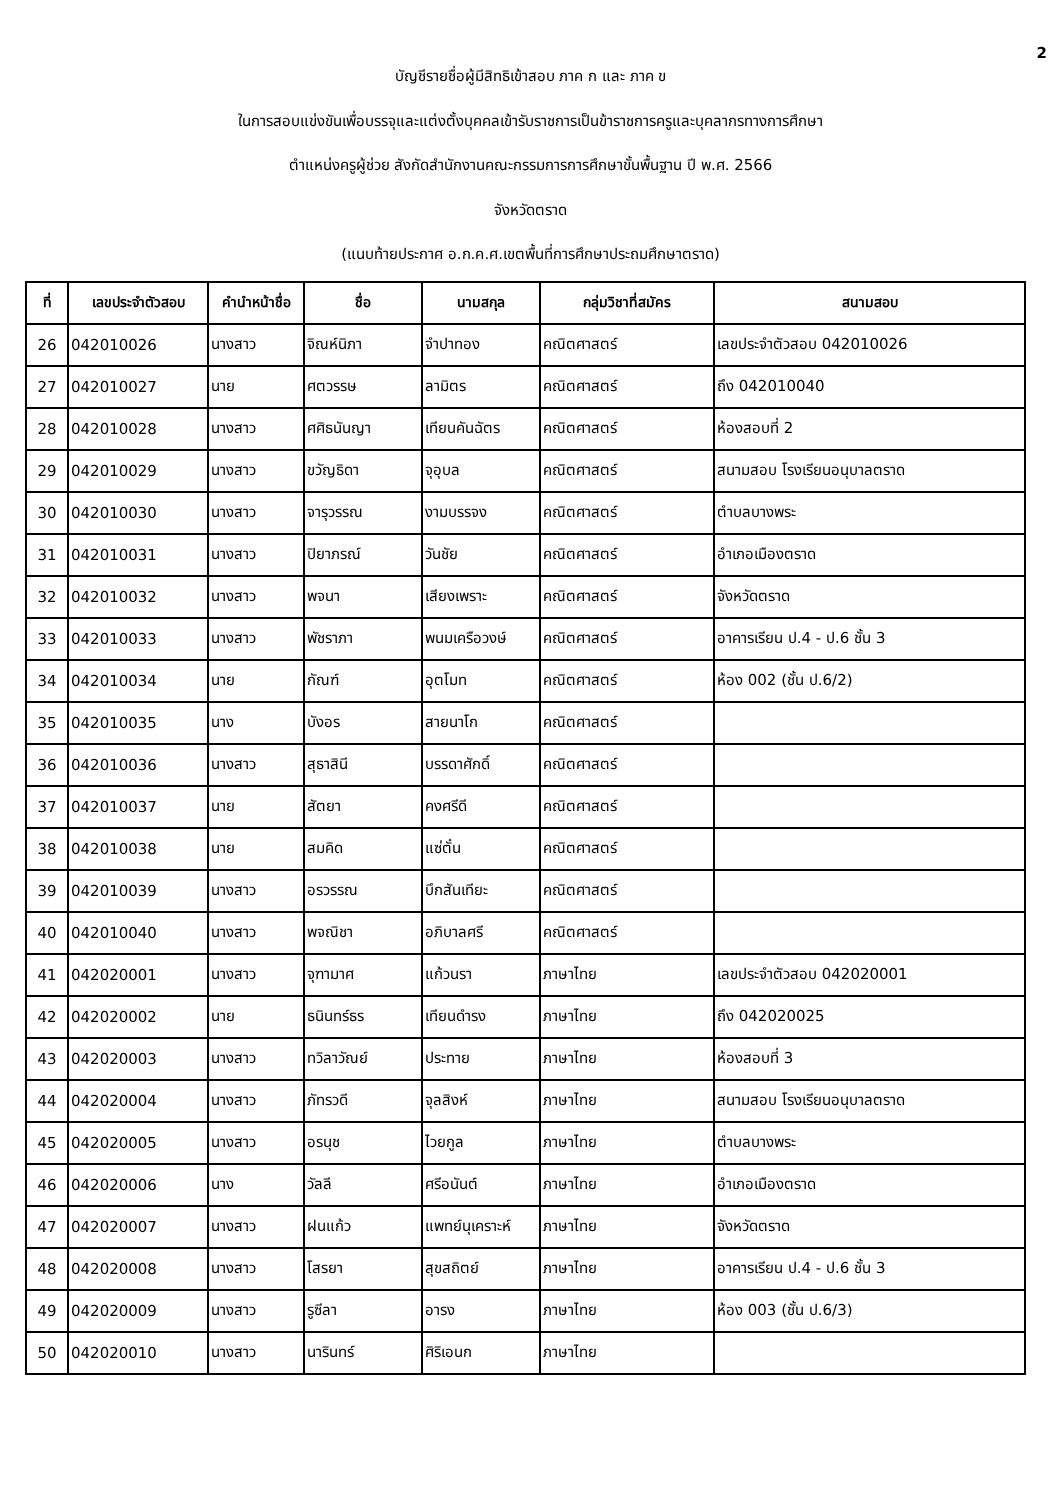2
บัญชีรายชื่อผู้มีสิทธิเข้าสอบ ภาค ก และ ภาค ข
ในการสอบแข่งขันเพื่อบรรจุและแต่งตั้งบุคคลเข้ารับราชการเป็นข้าราชการครูและบุคลากรทางการศึกษา
ตำแหน่งครูผู้ช่วย สังกัดสำนักงานคณะกรรมการการศึกษาขั้นพื้นฐาน ปี พ.ศ. 2566
จังหวัดตราด
(แนบท้ายประกาศ อ.ก.ค.ศ.เขตพื้นที่การศึกษาประถมศึกษาตราด)
| ที่ | เลขประจำตัวสอบ | คำนำหน้าชื่อ | ชื่อ | นามสกุล | กลุ่มวิชาที่สมัคร | สนามสอบ |
| --- | --- | --- | --- | --- | --- | --- |
| 26 | 042010026 | นางสาว | จิณห์นิภา | จำปาทอง | คณิตศาสตร์ | เลขประจำตัวสอบ 042010026 |
| 27 | 042010027 | นาย | ศตวรรษ | ลามิตร | คณิตศาสตร์ | ถึง 042010040 |
| 28 | 042010028 | นางสาว | ศศิธนันญา | เทียนคันฉัตร | คณิตศาสตร์ | ห้องสอบที่ 2 |
| 29 | 042010029 | นางสาว | ขวัญธิดา | จุอุบล | คณิตศาสตร์ | สนามสอบ โรงเรียนอนุบาลตราด |
| 30 | 042010030 | นางสาว | จารุวรรณ | งามบรรจง | คณิตศาสตร์ | ตำบลบางพระ |
| 31 | 042010031 | นางสาว | ปิยาภรณ์ | วันชัย | คณิตศาสตร์ | อำเภอเมืองตราด |
| 32 | 042010032 | นางสาว | พจนา | เสียงเพราะ | คณิตศาสตร์ | จังหวัดตราด |
| 33 | 042010033 | นางสาว | พัชราภา | พนมเครือวงษ์ | คณิตศาสตร์ | อาคารเรียน ป.4 - ป.6 ชั้น 3 |
| 34 | 042010034 | นาย | กัณฑ์ | อุตโมท | คณิตศาสตร์ | ห้อง 002 (ชั้น ป.6/2) |
| 35 | 042010035 | นาง | บังอร | สายนาโก | คณิตศาสตร์ | |
| 36 | 042010036 | นางสาว | สุธาสินี | บรรดาศักดิ์ | คณิตศาสตร์ | |
| 37 | 042010037 | นาย | สัตยา | คงศรีดี | คณิตศาสตร์ | |
| 38 | 042010038 | นาย | สมคิด | แซ่ตั๋น | คณิตศาสตร์ | |
| 39 | 042010039 | นางสาว | อรวรรณ | บึกสันเทียะ | คณิตศาสตร์ | |
| 40 | 042010040 | นางสาว | พจณิชา | อภิบาลศรี | คณิตศาสตร์ | |
| 41 | 042020001 | นางสาว | จุฑามาศ | แก้วนรา | ภาษาไทย | เลขประจำตัวสอบ 042020001 |
| 42 | 042020002 | นาย | ธนินทร์ธร | เทียนดำรง | ภาษาไทย | ถึง 042020025 |
| 43 | 042020003 | นางสาว | ทวิลาวัณย์ | ประทาย | ภาษาไทย | ห้องสอบที่ 3 |
| 44 | 042020004 | นางสาว | ภัทรวดี | จุลสิงห์ | ภาษาไทย | สนามสอบ โรงเรียนอนุบาลตราด |
| 45 | 042020005 | นางสาว | อรนุช | ไวยกูล | ภาษาไทย | ตำบลบางพระ |
| 46 | 042020006 | นาง | วัลลี | ศรีอนันต์ | ภาษาไทย | อำเภอเมืองตราด |
| 47 | 042020007 | นางสาว | ฝนแก้ว | แพทย์นุเคราะห์ | ภาษาไทย | จังหวัดตราด |
| 48 | 042020008 | นางสาว | โสรยา | สุขสถิตย์ | ภาษาไทย | อาคารเรียน ป.4 - ป.6 ชั้น 3 |
| 49 | 042020009 | นางสาว | รูซีลา | อารง | ภาษาไทย | ห้อง 003 (ชั้น ป.6/3) |
| 50 | 042020010 | นางสาว | นารินทร์ | ศิริเอนก | ภาษาไทย | |